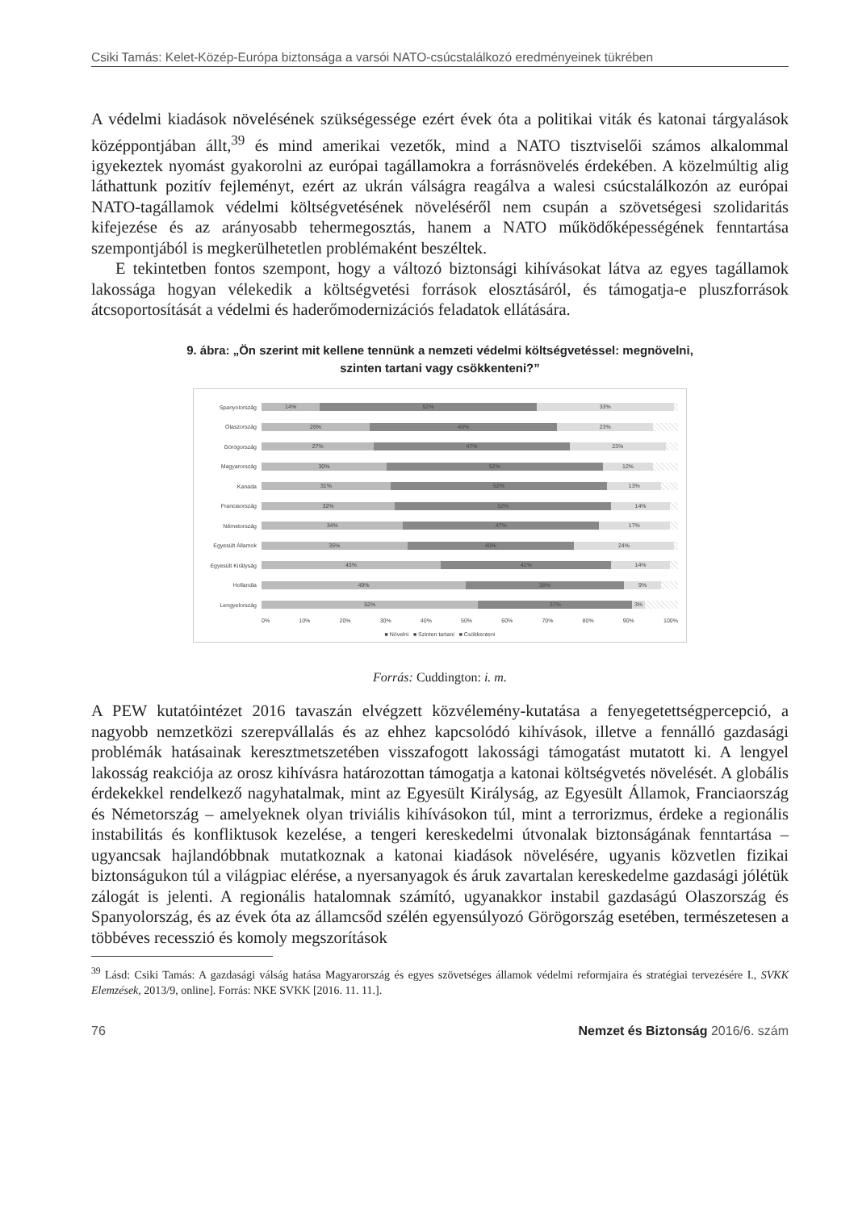Csiki Tamás: Kelet-Közép-Európa biztonsága a varsói NATO-csúcstalálkozó eredményeinek tükrében
A védelmi kiadások növelésének szükségessége ezért évek óta a politikai viták és katonai tárgyalások középpontjában állt,<sup>39</sup> és mind amerikai vezetők, mind a NATO tisztviselői számos alkalommal igyekeztek nyomást gyakorolni az európai tagállamokra a forrásnövelés érdekében. A közelmúltig alig láthattunk pozitív fejleményt, ezért az ukrán válságra reagálva a walesi csúcstalálkozón az európai NATO-tagállamok védelmi költségvetésének növeléséről nem csupán a szövetségesi szolidaritás kifejezése és az arányosabb tehermegosztás, hanem a NATO működőképességének fenntartása szempontjából is megkerülhetetlen problémaként beszéltek.
E tekintetben fontos szempont, hogy a változó biztonsági kihívásokat látva az egyes tagállamok lakossága hogyan vélekedik a költségvetési források elosztásáról, és támogatja-e pluszforrások átcsoportosítását a védelmi és haderőmodernizációs feladatok ellátására.
9. ábra: „Ön szerint mit kellene tennünk a nemzeti védelmi költségvetéssel: megnövelni,
szinten tartani vagy csökkenteni?”
Spanyolország
14% 52% 33%
Olaszország
26% 45% 23%
Görögország
27% 47% 23%
Magyarország
30% 52% 12%
Kanada
31% 52% 13%
Franciaország
32% 52% 14%
Németország
34% 47% 17%
Egyesült Államok
35% 40% 24%
Egyesült Királyság
43% 41% 14%
Hollandia
49% 38% 9%
Lengyelország
52% 37% 3%
0% 10% 20% 30% 40% 50% 60% 70% 80% 90% 100%
■ Növelni ■ Szinten tartani ■ Csökkenteni
Forrás: Cuddington: i. m.
A PEW kutatóintézet 2016 tavaszán elvégzett közvélemény-kutatása a fenyegetettségpercepció, a nagyobb nemzetközi szerepvállalás és az ehhez kapcsolódó kihívások, illetve a fennálló gazdasági problémák hatásainak keresztmetszetében visszafogott lakossági támogatást mutatott ki. A lengyel lakosság reakciója az orosz kihívásra határozottan támogatja a katonai költségvetés növelését. A globális érdekekkel rendelkező nagyhatalmak, mint az Egyesült Királyság, az Egyesült Államok, Franciaország és Németország – amelyeknek olyan triviális kihívásokon túl, mint a terrorizmus, érdeke a regionális instabilitás és konfliktusok kezelése, a tengeri kereskedelmi útvonalak biztonságának fenntartása – ugyancsak hajlandóbbnak mutatkoznak a katonai kiadások növelésére, ugyanis közvetlen fizikai biztonságukon túl a világpiac elérése, a nyersanyagok és áruk zavartalan kereskedelme gazdasági jólétük zálogát is jelenti. A regionális hatalomnak számító, ugyanakkor instabil gazdaságú Olaszország és Spanyolország, és az évek óta az államcsőd szélén egyensúlyozó Görögország esetében, természetesen a többéves recesszió és komoly megszorítások
<sup>39</sup> Lásd: Csiki Tamás: A gazdasági válság hatása Magyarország és egyes szövetséges államok védelmi reformjaira és stratégiai tervezésére I., SVKK Elemzések, 2013/9, online]. Forrás: NKE SVKK [2016. 11. 11.].
76 Nemzet és Biztonság 2016/6. szám